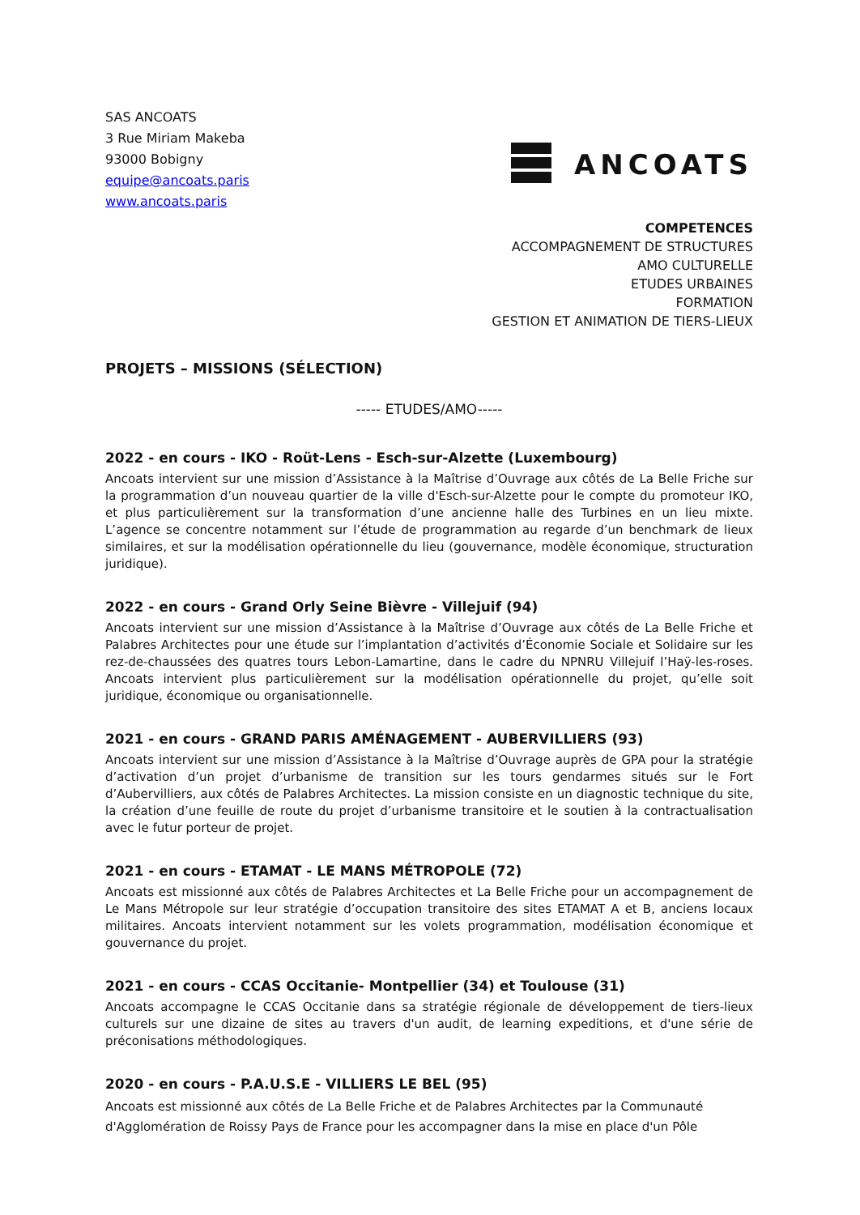SAS ANCOATS
3 Rue Miriam Makeba
93000 Bobigny
equipe@ancoats.paris
www.ancoats.paris
ANCOATS
COMPETENCES
ACCOMPAGNEMENT DE STRUCTURES
AMO CULTURELLE
ETUDES URBAINES
FORMATION
GESTION ET ANIMATION DE TIERS-LIEUX
PROJETS – MISSIONS (SÉLECTION)
----- ETUDES/AMO-----
2022 - en cours - IKO - Roüt-Lens - Esch-sur-Alzette (Luxembourg)
Ancoats intervient sur une mission d’Assistance à la Maîtrise d’Ouvrage aux côtés de La Belle Friche sur la programmation d’un nouveau quartier de la ville d'Esch-sur-Alzette pour le compte du promoteur IKO, et plus particulièrement sur la transformation d’une ancienne halle des Turbines en un lieu mixte. L’agence se concentre notamment sur l’étude de programmation au regarde d’un benchmark de lieux similaires, et sur la modélisation opérationnelle du lieu (gouvernance, modèle économique, structuration juridique).
2022 - en cours - Grand Orly Seine Bièvre - Villejuif (94)
Ancoats intervient sur une mission d’Assistance à la Maîtrise d’Ouvrage aux côtés de La Belle Friche et Palabres Architectes pour une étude sur l’implantation d’activités d’Économie Sociale et Solidaire sur les rez-de-chaussées des quatres tours Lebon-Lamartine, dans le cadre du NPNRU Villejuif l’Haÿ-les-roses. Ancoats intervient plus particulièrement sur la modélisation opérationnelle du projet, qu’elle soit juridique, économique ou organisationnelle.
2021 - en cours - GRAND PARIS AMÉNAGEMENT - AUBERVILLIERS (93)
Ancoats intervient sur une mission d’Assistance à la Maîtrise d’Ouvrage auprès de GPA pour la stratégie d’activation d’un projet d’urbanisme de transition sur les tours gendarmes situés sur le Fort d’Aubervilliers, aux côtés de Palabres Architectes. La mission consiste en un diagnostic technique du site, la création d’une feuille de route du projet d’urbanisme transitoire et le soutien à la contractualisation avec le futur porteur de projet.
2021 - en cours - ETAMAT - LE MANS MÉTROPOLE (72)
Ancoats est missionné aux côtés de Palabres Architectes et La Belle Friche pour un accompagnement de Le Mans Métropole sur leur stratégie d’occupation transitoire des sites ETAMAT A et B, anciens locaux militaires. Ancoats intervient notamment sur les volets programmation, modélisation économique et gouvernance du projet.
2021 - en cours - CCAS Occitanie- Montpellier (34) et Toulouse (31)
Ancoats accompagne le CCAS Occitanie dans sa stratégie régionale de développement de tiers-lieux culturels sur une dizaine de sites au travers d'un audit, de learning expeditions, et d'une série de préconisations méthodologiques.
2020 - en cours - P.A.U.S.E - VILLIERS LE BEL (95)
Ancoats est missionné aux côtés de La Belle Friche et de Palabres Architectes par la Communauté d'Agglomération de Roissy Pays de France pour les accompagner dans la mise en place d'un Pôle